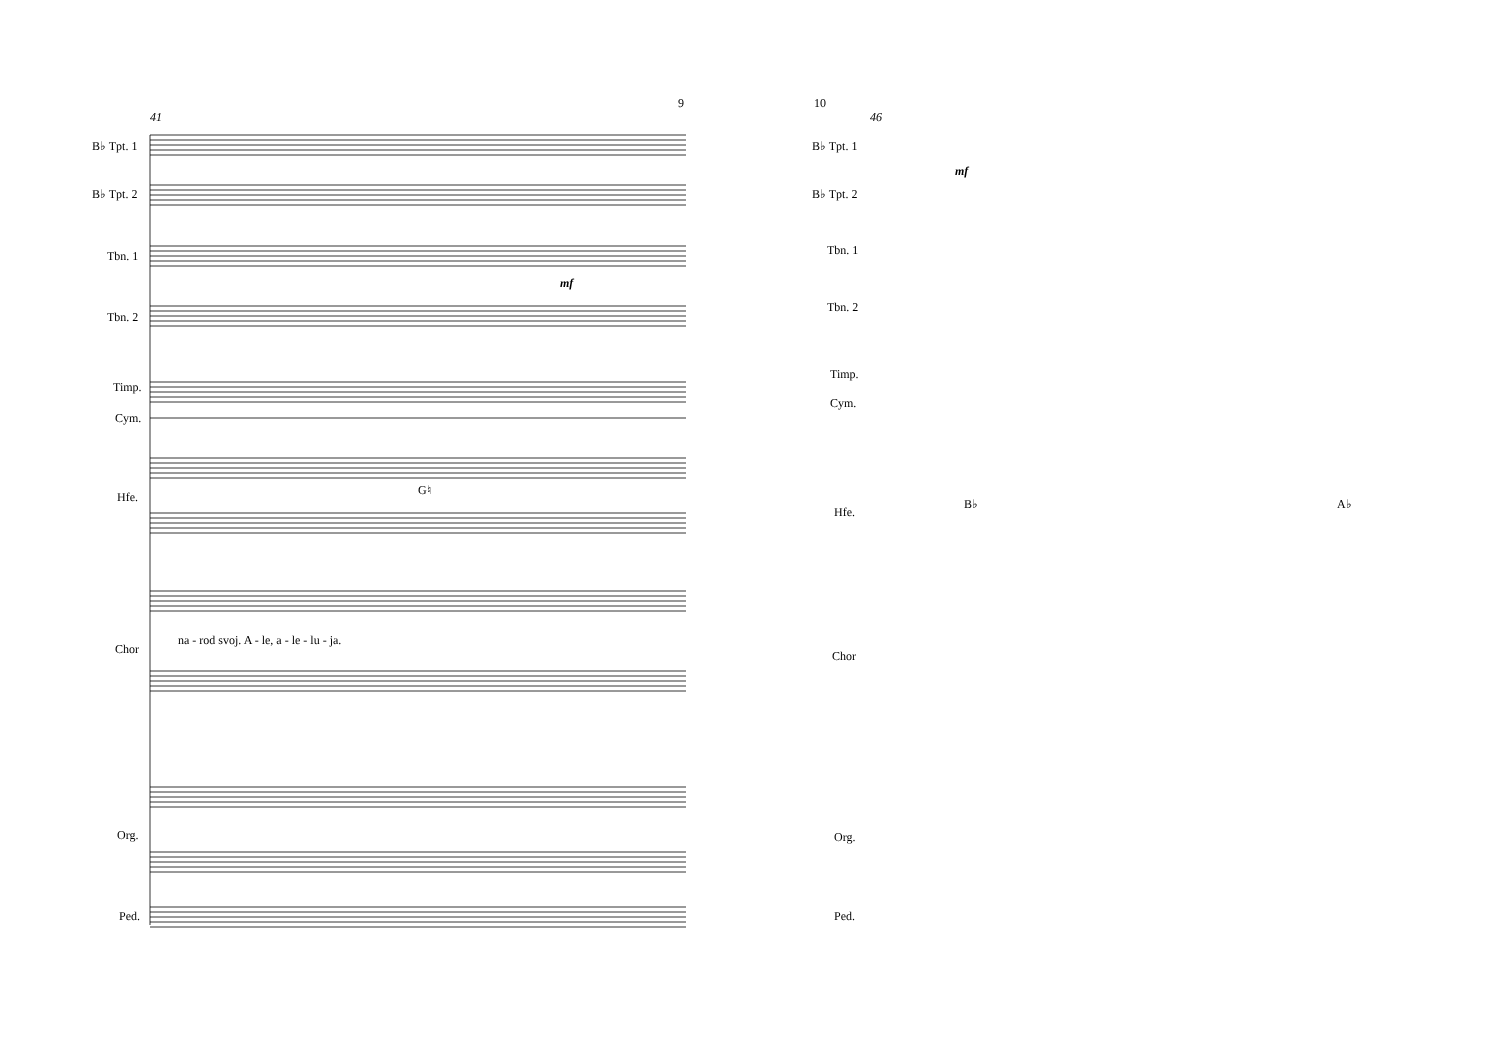9
41
B♭ Tpt. 1
B♭ Tpt. 2
Tbn. 1
Tbn. 2
Timp.
Cym.
Hfe. G♮
na - rod svoj. A - le, a - le - lu - ja.
Chor
Org.
Ped.
mf
10
46
B♭ Tpt. 1
B♭ Tpt. 2
Tbn. 1
Tbn. 2
Timp.
Cym.
B♭ A♭
Hfe.
Chor
Org.
Ped.
mf